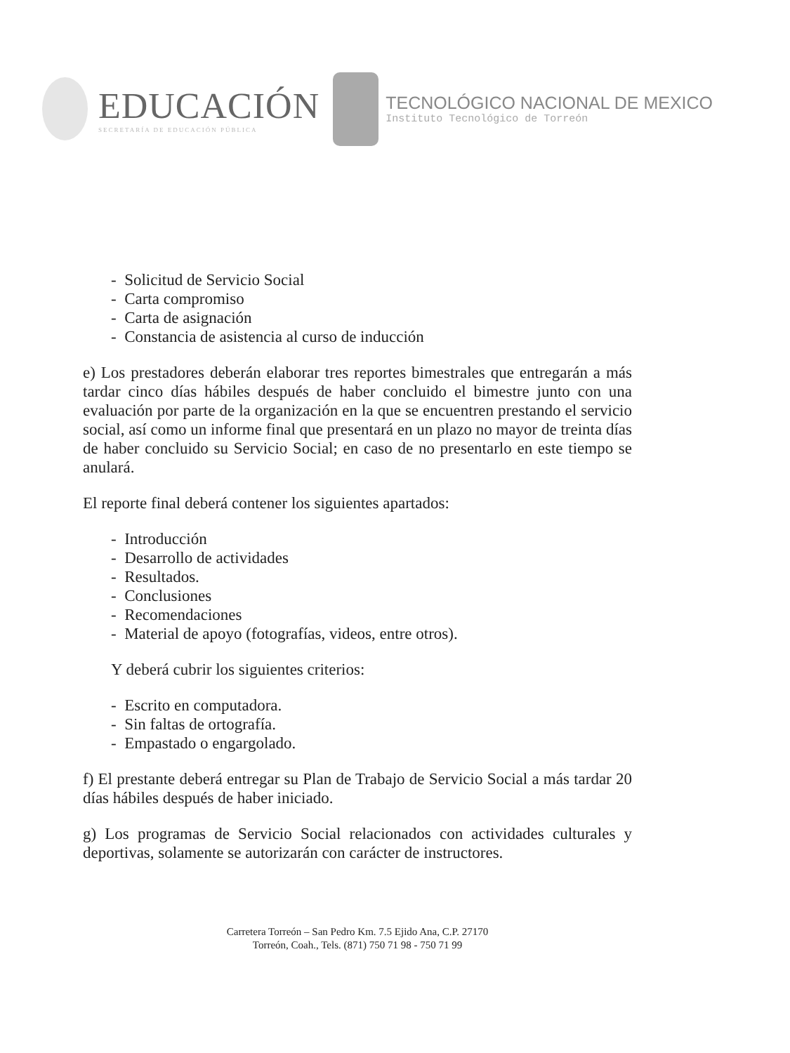EDUCACIÓN
SECRETARÍA DE EDUCACIÓN PÚBLICA
TECNOLÓGICO NACIONAL DE MEXICO
Instituto Tecnológico de Torreón
- Solicitud de Servicio Social
- Carta compromiso
- Carta de asignación
- Constancia de asistencia al curso de inducción
e) Los prestadores deberán elaborar tres reportes bimestrales que entregarán a más tardar cinco días hábiles después de haber concluido el bimestre junto con una evaluación por parte de la organización en la que se encuentren prestando el servicio social, así como un informe final que presentará en un plazo no mayor de treinta días de haber concluido su Servicio Social; en caso de no presentarlo en este tiempo se anulará.
El reporte final deberá contener los siguientes apartados:
- Introducción
- Desarrollo de actividades
- Resultados.
- Conclusiones
- Recomendaciones
- Material de apoyo (fotografías, videos, entre otros).
Y deberá cubrir los siguientes criterios:
- Escrito en computadora.
- Sin faltas de ortografía.
- Empastado o engargolado.
f) El prestante deberá entregar su Plan de Trabajo de Servicio Social a más tardar 20 días hábiles después de haber iniciado.
g) Los programas de Servicio Social relacionados con actividades culturales y deportivas, solamente se autorizarán con carácter de instructores.
Carretera Torreón – San Pedro Km. 7.5 Ejido Ana, C.P. 27170
Torreón, Coah., Tels. (871) 750 71 98 - 750 71 99